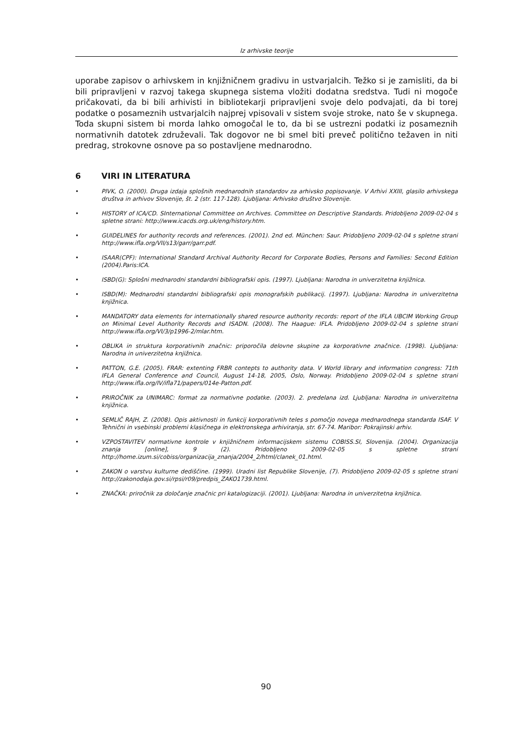Iz arhivske teorije
uporabe zapisov o arhivskem in knjižničnem gradivu in ustvarjalcih. Težko si je zamisliti, da bi bili pripravljeni v razvoj takega skupnega sistema vložiti dodatna sredstva. Tudi ni mogoče pričakovati, da bi bili arhivisti in bibliotekarji pripravljeni svoje delo podvajati, da bi torej podatke o posameznih ustvarjalcih najprej vpisovali v sistem svoje stroke, nato še v skupnega. Toda skupni sistem bi morda lahko omogočal le to, da bi se ustrezni podatki iz posameznih normativnih datotek združevali. Tak dogovor ne bi smel biti preveč politično težaven in niti predrag, strokovne osnove pa so postavljene mednarodno.
6 VIRI IN LITERATURA
• PIVK, O. (2000). Druga izdaja splošnih mednarodnih standardov za arhivsko popisovanje. V Arhivi XXIII, glasilo arhivskega društva in arhivov Slovenije, št. 2 (str. 117-128). Ljubljana: Arhivsko društvo Slovenije.
• HISTORY of ICA/CD. SInternational Committee on Archives. Committee on Descriptive Standards. Pridobljeno 2009-02-04 s spletne strani: http://www.icacds.org.uk/eng/history.htm.
• GUIDELINES for authority records and references. (2001). 2nd ed. München: Saur. Pridobljeno 2009-02-04 s spletne strani http://www.ifla.org/VII/s13/garr/garr.pdf.
• ISAAR(CPF): International Standard Archival Authority Record for Corporate Bodies, Persons and Families: Second Edition (2004).Paris:ICA.
• ISBD(G): Splošni mednarodni standardni bibliografski opis. (1997). Ljubljana: Narodna in univerzitetna knjižnica.
• ISBD(M): Mednarodni standardni bibliografski opis monografskih publikacij. (1997). Ljubljana: Narodna in univerzitetna knjižnica.
• MANDATORY data elements for internationally shared resource authority records: report of the IFLA UBCIM Working Group on Minimal Level Authority Records and ISADN. (2008). The Haague: IFLA. Pridobljeno 2009-02-04 s spletne strani http://www.ifla.org/VI/3/p1996-2/mlar.htm.
• OBLIKA in struktura korporativnih značnic: priporočila delovne skupine za korporativne značnice. (1998). Ljubljana: Narodna in univerzitetna knjižnica.
• PATTON, G.E. (2005). FRAR: extenting FRBR contepts to authority data. V World library and information congress: 71th IFLA General Conference and Council, August 14-18, 2005, Oslo, Norway. Pridobljeno 2009-02-04 s spletne strani http://www.ifla.org/IV/ifla71/papers/014e-Patton.pdf.
• PRIROČNIK za UNIMARC: format za normativne podatke. (2003). 2. predelana izd. Ljubljana: Narodna in univerzitetna knjižnica.
• SEMLIČ RAJH, Z. (2008). Opis aktivnosti in funkcij korporativnih teles s pomočjo novega mednarodnega standarda ISAF. V Tehnični in vsebinski problemi klasičnega in elektronskega arhiviranja, str. 67-74. Maribor: Pokrajinski arhiv.
• VZPOSTAVITEV normativne kontrole v knjižničnem informacijskem sistemu COBISS.SI, Slovenija. (2004). Organizacija znanja [online], 9 (2). Pridobljeno 2009-02-05 s spletne strani http://home.izum.si/cobiss/organizacija_znanja/2004_2/html/clanek_01.html.
• ZAKON o varstvu kulturne dediščine. (1999). Uradni list Republike Slovenije, (7). Pridobljeno 2009-02-05 s spletne strani http://zakonodaja.gov.si/rpsi/r09/predpis_ZAKO1739.html.
• ZNAČKA: priročnik za določanje značnic pri katalogizaciji. (2001). Ljubljana: Narodna in univerzitetna knjižnica.
90